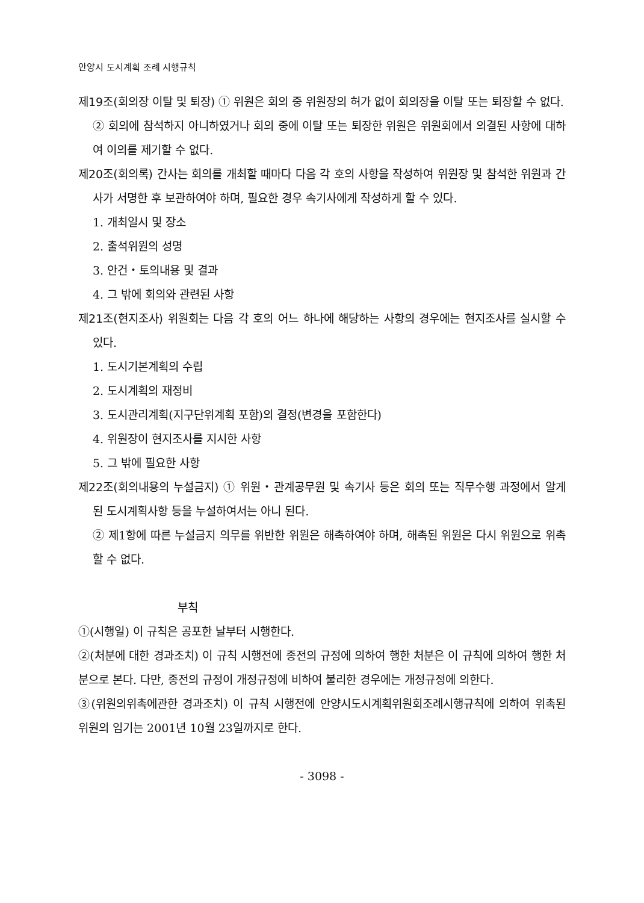안양시 도시계획 조례 시행규칙
제19조(회의장 이탈 및 퇴장) ① 위원은 회의 중 위원장의 허가 없이 회의장을 이탈 또는 퇴장할 수 없다.
② 회의에 참석하지 아니하였거나 회의 중에 이탈 또는 퇴장한 위원은 위원회에서 의결된 사항에 대하여 이의를 제기할 수 없다.
제20조(회의록) 간사는 회의를 개최할 때마다 다음 각 호의 사항을 작성하여 위원장 및 참석한 위원과 간사가 서명한 후 보관하여야 하며, 필요한 경우 속기사에게 작성하게 할 수 있다.
1. 개최일시 및 장소
2. 출석위원의 성명
3. 안건・토의내용 및 결과
4. 그 밖에 회의와 관련된 사항
제21조(현지조사) 위원회는 다음 각 호의 어느 하나에 해당하는 사항의 경우에는 현지조사를 실시할 수 있다.
1. 도시기본계획의 수립
2. 도시계획의 재정비
3. 도시관리계획(지구단위계획 포함)의 결정(변경을 포함한다)
4. 위원장이 현지조사를 지시한 사항
5. 그 밖에 필요한 사항
제22조(회의내용의 누설금지) ① 위원・관계공무원 및 속기사 등은 회의 또는 직무수행 과정에서 알게 된 도시계획사항 등을 누설하여서는 아니 된다.
② 제1항에 따른 누설금지 의무를 위반한 위원은 해촉하여야 하며, 해촉된 위원은 다시 위원으로 위촉할 수 없다.
부칙
①(시행일) 이 규칙은 공포한 날부터 시행한다.
②(처분에 대한 경과조치) 이 규칙 시행전에 종전의 규정에 의하여 행한 처분은 이 규칙에 의하여 행한 처분으로 본다. 다만, 종전의 규정이 개정규정에 비하여 불리한 경우에는 개정규정에 의한다.
③(위원의위촉에관한 경과조치) 이 규칙 시행전에 안양시도시계획위원회조례시행규칙에 의하여 위촉된 위원의 임기는 2001년 10월 23일까지로 한다.
- 3098 -